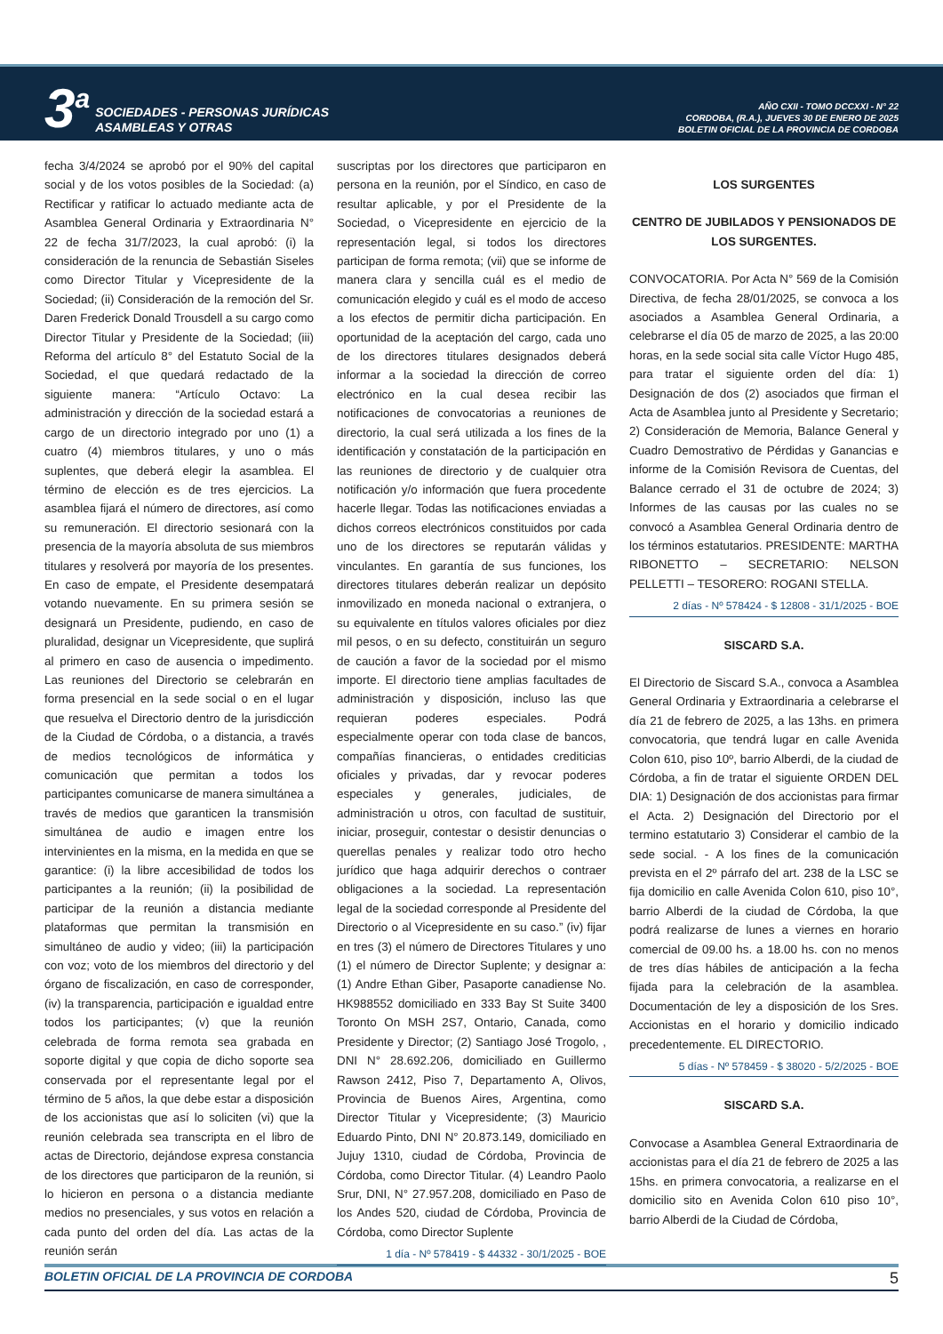3<sup>a</sup>
SOCIEDADES - PERSONAS JURÍDICAS
ASAMBLEAS Y OTRAS
AÑO CXII - TOMO DCCXXI - N° 22
CORDOBA, (R.A.), JUEVES 30 DE ENERO DE 2025
BOLETIN OFICIAL DE LA PROVINCIA DE CORDOBA
fecha 3/4/2024 se aprobó por el 90% del capital social y de los votos posibles de la Sociedad: (a) Rectificar y ratificar lo actuado mediante acta de Asamblea General Ordinaria y Extraordinaria N° 22 de fecha 31/7/2023, la cual aprobó: (i) la consideración de la renuncia de Sebastián Siseles como Director Titular y Vicepresidente de la Sociedad; (ii) Consideración de la remoción del Sr. Daren Frederick Donald Trousdell a su cargo como Director Titular y Presidente de la Sociedad; (iii) Reforma del artículo 8° del Estatuto Social de la Sociedad, el que quedará redactado de la siguiente manera: “Artículo Octavo: La administración y dirección de la sociedad estará a cargo de un directorio integrado por uno (1) a cuatro (4) miembros titulares, y uno o más suplentes, que deberá elegir la asamblea. El término de elección es de tres ejercicios. La asamblea fijará el número de directores, así como su remuneración. El directorio sesionará con la presencia de la mayoría absoluta de sus miembros titulares y resolverá por mayoría de los presentes. En caso de empate, el Presidente desempatará votando nuevamente. En su primera sesión se designará un Presidente, pudiendo, en caso de pluralidad, designar un Vicepresidente, que suplirá al primero en caso de ausencia o impedimento. Las reuniones del Directorio se celebrarán en forma presencial en la sede social o en el lugar que resuelva el Directorio dentro de la jurisdicción de la Ciudad de Córdoba, o a distancia, a través de medios tecnológicos de informática y comunicación que permitan a todos los participantes comunicarse de manera simultánea a través de medios que garanticen la transmisión simultánea de audio e imagen entre los intervinientes en la misma, en la medida en que se garantice: (i) la libre accesibilidad de todos los participantes a la reunión; (ii) la posibilidad de participar de la reunión a distancia mediante plataformas que permitan la transmisión en simultáneo de audio y video; (iii) la participación con voz; voto de los miembros del directorio y del órgano de fiscalización, en caso de corresponder, (iv) la transparencia, participación e igualdad entre todos los participantes; (v) que la reunión celebrada de forma remota sea grabada en soporte digital y que copia de dicho soporte sea conservada por el representante legal por el término de 5 años, la que debe estar a disposición de los accionistas que así lo soliciten (vi) que la reunión celebrada sea transcripta en el libro de actas de Directorio, dejándose expresa constancia de los directores que participaron de la reunión, si lo hicieron en persona o a distancia mediante medios no presenciales, y sus votos en relación a cada punto del orden del día. Las actas de la reunión serán
suscriptas por los directores que participaron en persona en la reunión, por el Síndico, en caso de resultar aplicable, y por el Presidente de la Sociedad, o Vicepresidente en ejercicio de la representación legal, si todos los directores participan de forma remota; (vii) que se informe de manera clara y sencilla cuál es el medio de comunicación elegido y cuál es el modo de acceso a los efectos de permitir dicha participación. En oportunidad de la aceptación del cargo, cada uno de los directores titulares designados deberá informar a la sociedad la dirección de correo electrónico en la cual desea recibir las notificaciones de convocatorias a reuniones de directorio, la cual será utilizada a los fines de la identificación y constatación de la participación en las reuniones de directorio y de cualquier otra notificación y/o información que fuera procedente hacerle llegar. Todas las notificaciones enviadas a dichos correos electrónicos constituidos por cada uno de los directores se reputarán válidas y vinculantes. En garantía de sus funciones, los directores titulares deberán realizar un depósito inmovilizado en moneda nacional o extranjera, o su equivalente en títulos valores oficiales por diez mil pesos, o en su defecto, constituirán un seguro de caución a favor de la sociedad por el mismo importe. El directorio tiene amplias facultades de administración y disposición, incluso las que requieran poderes especiales. Podrá especialmente operar con toda clase de bancos, compañías financieras, o entidades crediticias oficiales y privadas, dar y revocar poderes especiales y generales, judiciales, de administración u otros, con facultad de sustituir, iniciar, proseguir, contestar o desistir denuncias o querellas penales y realizar todo otro hecho jurídico que haga adquirir derechos o contraer obligaciones a la sociedad. La representación legal de la sociedad corresponde al Presidente del Directorio o al Vicepresidente en su caso.” (iv) fijar en tres (3) el número de Directores Titulares y uno (1) el número de Director Suplente; y designar a: (1) Andre Ethan Giber, Pasaporte canadiense No. HK988552 domiciliado en 333 Bay St Suite 3400 Toronto On MSH 2S7, Ontario, Canada, como Presidente y Director; (2) Santiago José Trogolo, , DNI N° 28.692.206, domiciliado en Guillermo Rawson 2412, Piso 7, Departamento A, Olivos, Provincia de Buenos Aires, Argentina, como Director Titular y Vicepresidente; (3) Mauricio Eduardo Pinto, DNI N° 20.873.149, domiciliado en Jujuy 1310, ciudad de Córdoba, Provincia de Córdoba, como Director Titular. (4) Leandro Paolo Srur, DNI, N° 27.957.208, domiciliado en Paso de los Andes 520, ciudad de Córdoba, Provincia de Córdoba, como Director Suplente
1 día - Nº 578419 - $ 44332 - 30/1/2025 - BOE
LOS SURGENTES
CENTRO DE JUBILADOS Y PENSIONADOS DE LOS SURGENTES.
CONVOCATORIA. Por Acta N° 569 de la Comisión Directiva, de fecha 28/01/2025, se convoca a los asociados a Asamblea General Ordinaria, a celebrarse el día 05 de marzo de 2025, a las 20:00 horas, en la sede social sita calle Víctor Hugo 485, para tratar el siguiente orden del día: 1) Designación de dos (2) asociados que firman el Acta de Asamblea junto al Presidente y Secretario; 2) Consideración de Memoria, Balance General y Cuadro Demostrativo de Pérdidas y Ganancias e informe de la Comisión Revisora de Cuentas, del Balance cerrado el 31 de octubre de 2024; 3) Informes de las causas por las cuales no se convocó a Asamblea General Ordinaria dentro de los términos estatutarios. PRESIDENTE: MARTHA RIBONETTO – SECRETARIO: NELSON PELLETTI – TESORERO: ROGANI STELLA.
2 días - Nº 578424 - $ 12808 - 31/1/2025 - BOE
SISCARD S.A.
El Directorio de Siscard S.A., convoca a Asamblea General Ordinaria y Extraordinaria a celebrarse el día 21 de febrero de 2025, a las 13hs. en primera convocatoria, que tendrá lugar en calle Avenida Colon 610, piso 10º, barrio Alberdi, de la ciudad de Córdoba, a fin de tratar el siguiente ORDEN DEL DIA: 1) Designación de dos accionistas para firmar el Acta. 2) Designación del Directorio por el termino estatutario 3) Considerar el cambio de la sede social. - A los fines de la comunicación prevista en el 2º párrafo del art. 238 de la LSC se fija domicilio en calle Avenida Colon 610, piso 10°, barrio Alberdi de la ciudad de Córdoba, la que podrá realizarse de lunes a viernes en horario comercial de 09.00 hs. a 18.00 hs. con no menos de tres días hábiles de anticipación a la fecha fijada para la celebración de la asamblea. Documentación de ley a disposición de los Sres. Accionistas en el horario y domicilio indicado precedentemente. EL DIRECTORIO.
5 días - Nº 578459 - $ 38020 - 5/2/2025 - BOE
SISCARD S.A.
Convocase a Asamblea General Extraordinaria de accionistas para el día 21 de febrero de 2025 a las 15hs. en primera convocatoria, a realizarse en el domicilio sito en Avenida Colon 610 piso 10°, barrio Alberdi de la Ciudad de Córdoba,
BOLETIN OFICIAL DE LA PROVINCIA DE CORDOBA 5